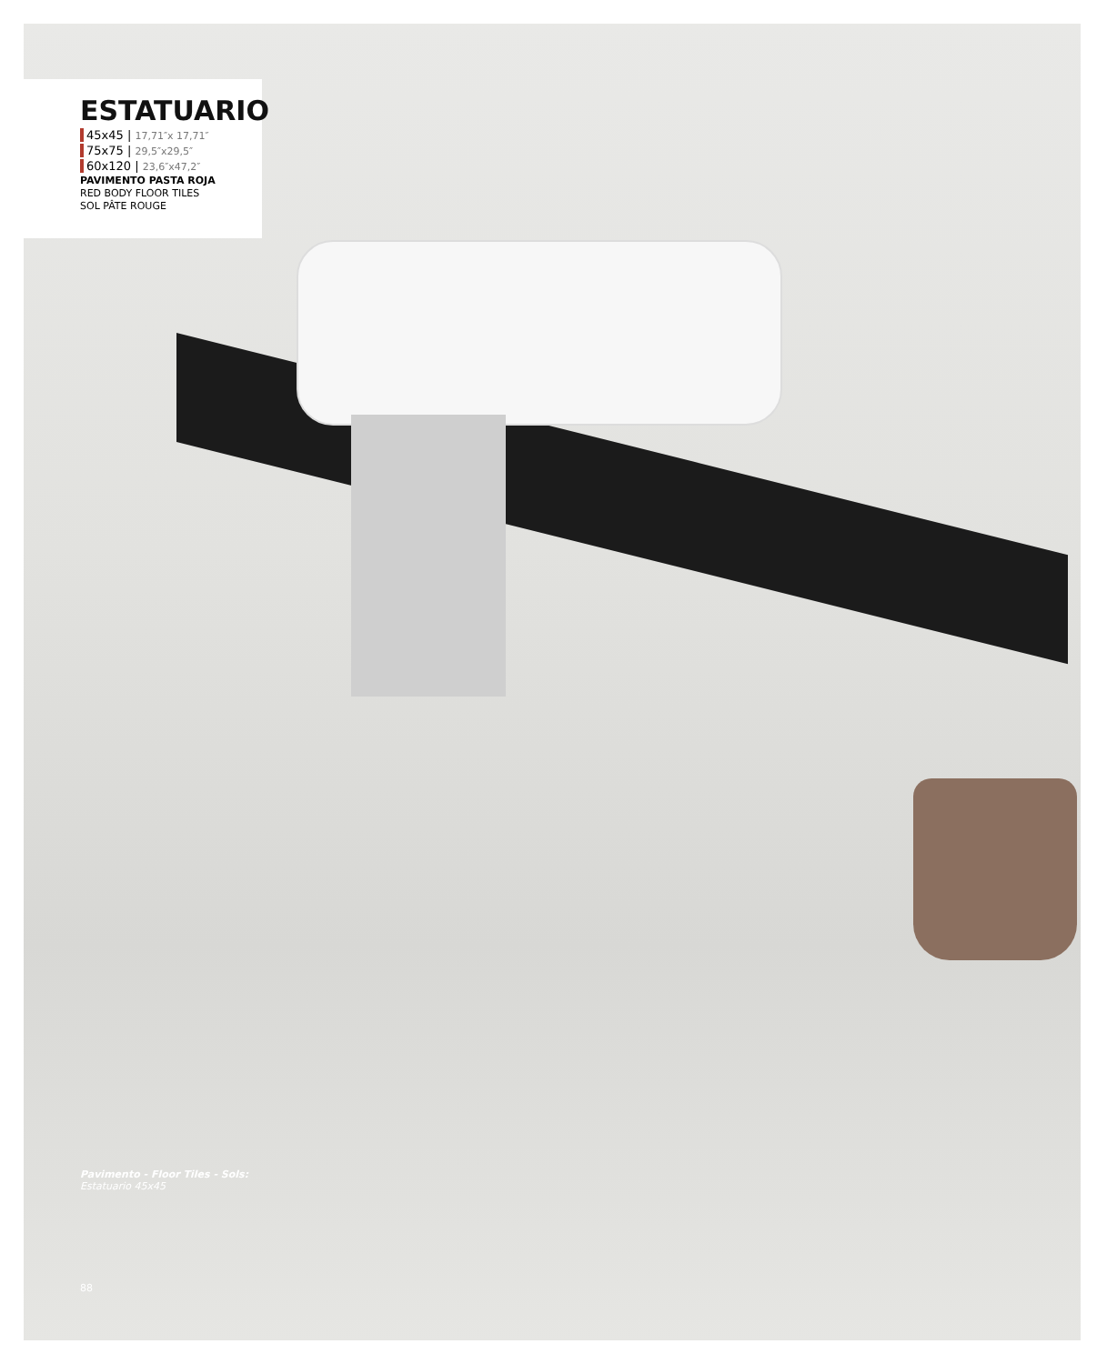ESTATUARIO
45x45 | 17,71″x 17,71″
75x75 | 29,5″x29,5″
60x120 | 23,6″x47,2″
PAVIMENTO PASTA ROJA
RED BODY FLOOR TILES
SOL PÂTE ROUGE
Pavimento - Floor Tiles - Sols:
Estatuario 45x45
88